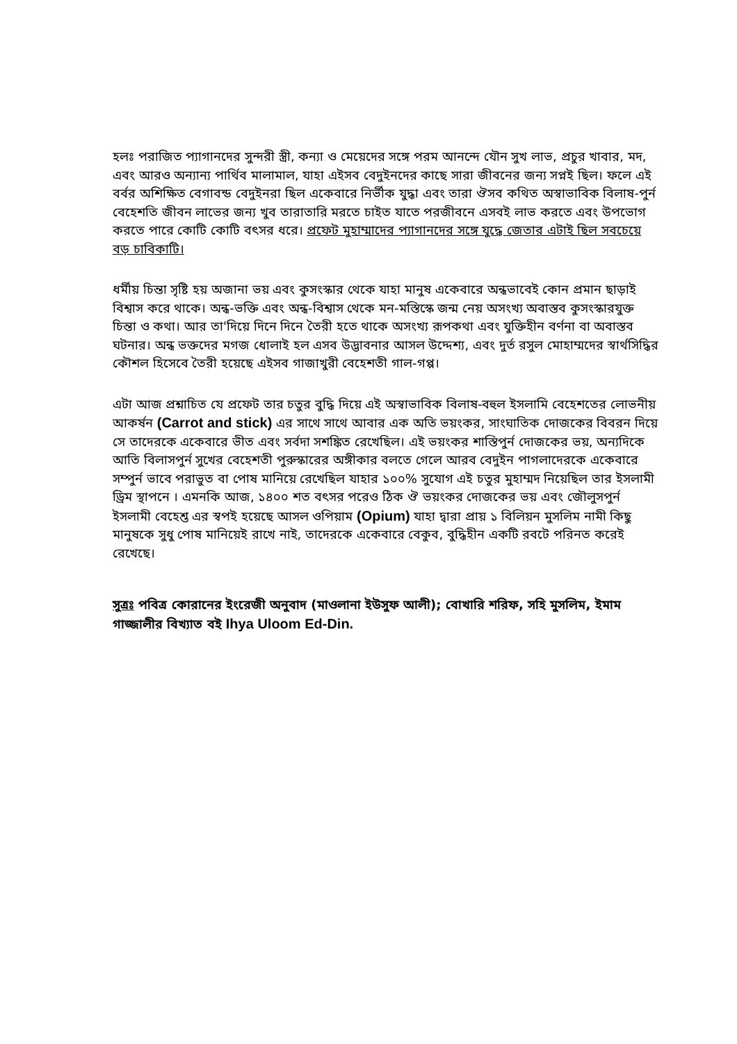হলঃ পরাজিত প্যাগানদের সুন্দরী স্ত্রী, কন্যা ও মেয়েদের সঙ্গে পরম আনন্দে যৌন সুখ লাভ, প্রচুর খাবার, মদ, এবং আরও অন্যান্য পার্থিব মালামাল, যাহা এইসব বেদুইনদের কাছে সারা জীবনের জন্য সপ্নই ছিল। ফলে এই বর্বর অশিক্ষিত বেগাবন্ড বেদুইনরা ছিল একেবারে নির্ভীক যুদ্ধা এবং তারা ঔসব কথিত অস্বাভাবিক বিলাষ-পুর্ন বেহেশতি জীবন লাভের জন্য খুব তারাতারি মরতে চাইত যাতে পরজীবনে এসবই লাভ করতে এবং উপভোগ করতে পারে কোটি কোটি বৎসর ধরে। প্রফেট মুহাম্মাদের প্যাগানদের সঙ্গে যুদ্ধে জেতার এটাই ছিল সবচেয়ে বড় চাবিকাটি।
ধর্মীয় চিন্তা সৃষ্টি হয় অজানা ভয় এবং কুসংস্কার থেকে যাহা মানুষ একেবারে অন্ধভাবেই কোন প্রমান ছাড়াই বিশ্বাস করে থাকে। অন্ধ-ভক্তি এবং অন্ধ-বিশ্বাস থেকে মন-মস্তিস্কে জন্ম নেয় অসংখ্য অবাস্তব কুসংস্কারযুক্ত চিন্তা ও কথা। আর তা'দিয়ে দিনে দিনে তৈরী হতে থাকে অসংখ্য রূপকথা এবং যুক্তিহীন বর্ণনা বা অবাস্তব ঘটনার। অন্ধ ভক্তদের মগজ ধোলাই হল এসব উদ্ভাবনার আসল উদ্দেশ্য, এবং দুর্ত রসুল মোহাম্মদের স্বার্থসিদ্ধির কৌশল হিসেবে তৈরী হয়েছে এইসব গাজাখুরী বেহেশতী গাল-গপ্প।
এটা আজ প্রশ্নাচিত যে প্রফেট তার চতুর বুদ্ধি দিয়ে এই অস্বাভাবিক বিলাষ-বহুল ইসলামি বেহেশতের লোভনীয় আকর্ষন (Carrot and stick) এর সাথে সাথে আবার এক অতি ভয়ংকর, সাংঘাতিক দোজকের বিবরন দিয়ে সে তাদেরকে একেবারে ভীত এবং সর্বদা সশঙ্কিত রেখেছিল। এই ভয়ংকর শাস্তিপুর্ন দোজকের ভয়, অন্যদিকে আতি বিলাসপুর্ন সুখের বেহেশতী পুরুস্কারের অঙ্গীকার বলতে গেলে আরব বেদুইন পাগলাদেরকে একেবারে সম্পুর্ন ভাবে পরাভুত বা পোষ মানিয়ে রেখেছিল যাহার ১০০% সুযোগ এই চতুর মুহাম্মদ নিয়েছিল তার ইসলামী ড্রিম স্থাপনে । এমনকি আজ, ১৪০০ শত বৎসর পরেও ঠিক ঔ ভয়ংকর দোজকের ভয় এবং জৌলুসপুর্ন ইসলামী বেহেশ্ত এর স্বপই হয়েছে আসল ওপিয়াম (Opium) যাহা দ্বারা প্রায় ১ বিলিয়ন মুসলিম নামী কিছু মানুষকে সুধু পোষ মানিয়েই রাখে নাই, তাদেরকে একেবারে বেকুব, বুদ্ধিহীন একটি রবটে পরিনত করেই রেখেছে।
সুত্রঃ পবিত্র কোরানের ইংরেজী অনুবাদ (মাওলানা ইউসুফ আলী); বোখারি শরিফ, সহি মুসলিম, ইমাম গাজ্জালীর বিখ্যাত বই Ihya Uloom Ed-Din.